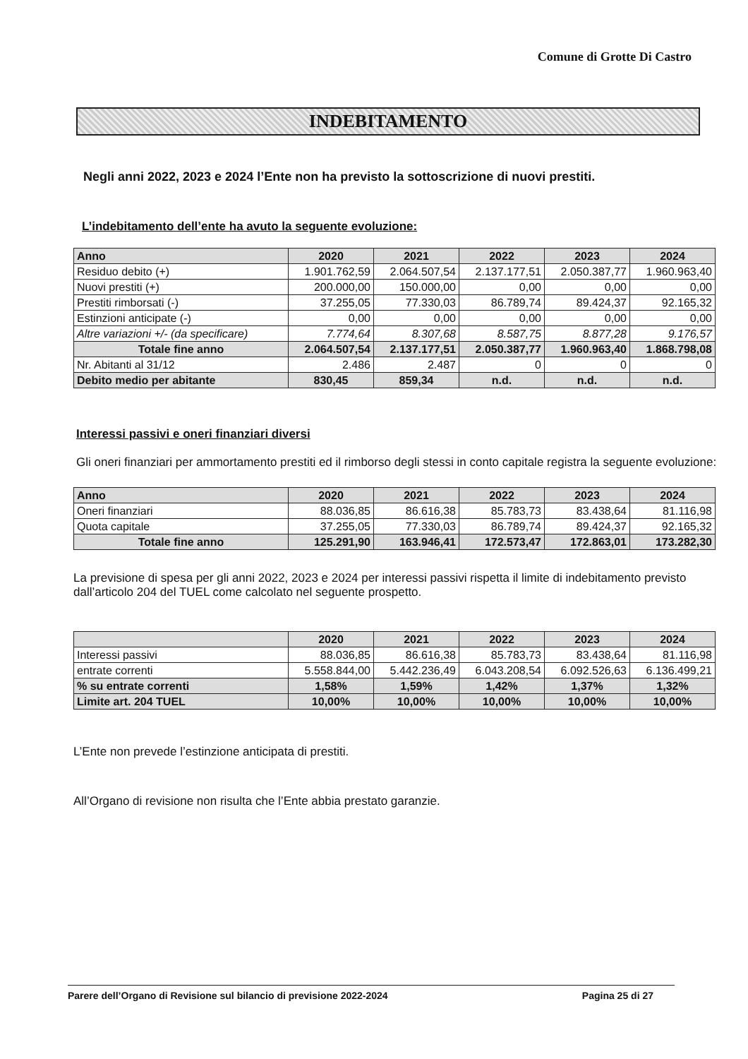Comune di Grotte Di Castro
INDEBITAMENTO
Negli anni 2022, 2023 e 2024 l’Ente non ha previsto la sottoscrizione di nuovi prestiti.
L’indebitamento dell’ente ha avuto la seguente evoluzione:
| Anno | 2020 | 2021 | 2022 | 2023 | 2024 |
| --- | --- | --- | --- | --- | --- |
| Residuo debito (+) | 1.901.762,59 | 2.064.507,54 | 2.137.177,51 | 2.050.387,77 | 1.960.963,40 |
| Nuovi prestiti (+) | 200.000,00 | 150.000,00 | 0,00 | 0,00 | 0,00 |
| Prestiti rimborsati (-) | 37.255,05 | 77.330,03 | 86.789,74 | 89.424,37 | 92.165,32 |
| Estinzioni anticipate (-) | 0,00 | 0,00 | 0,00 | 0,00 | 0,00 |
| Altre variazioni +/- (da specificare) | 7.774,64 | 8.307,68 | 8.587,75 | 8.877,28 | 9.176,57 |
| Totale fine anno | 2.064.507,54 | 2.137.177,51 | 2.050.387,77 | 1.960.963,40 | 1.868.798,08 |
| Nr. Abitanti al 31/12 | 2.486 | 2.487 | 0 | 0 | 0 |
| Debito medio per abitante | 830,45 | 859,34 | n.d. | n.d. | n.d. |
Interessi passivi e oneri finanziari diversi
Gli oneri finanziari per ammortamento prestiti ed il rimborso degli stessi in conto capitale registra la seguente evoluzione:
| Anno | 2020 | 2021 | 2022 | 2023 | 2024 |
| --- | --- | --- | --- | --- | --- |
| Oneri finanziari | 88.036,85 | 86.616,38 | 85.783,73 | 83.438,64 | 81.116,98 |
| Quota capitale | 37.255,05 | 77.330,03 | 86.789,74 | 89.424,37 | 92.165,32 |
| Totale fine anno | 125.291,90 | 163.946,41 | 172.573,47 | 172.863,01 | 173.282,30 |
La previsione di spesa per gli anni 2022, 2023 e 2024 per interessi passivi rispetta il limite di indebitamento previsto dall’articolo 204 del TUEL come calcolato nel seguente prospetto.
| | 2020 | 2021 | 2022 | 2023 | 2024 |
| --- | --- | --- | --- | --- | --- |
| Interessi passivi | 88.036,85 | 86.616,38 | 85.783,73 | 83.438,64 | 81.116,98 |
| entrate correnti | 5.558.844,00 | 5.442.236,49 | 6.043.208,54 | 6.092.526,63 | 6.136.499,21 |
| % su entrate correnti | 1,58% | 1,59% | 1,42% | 1,37% | 1,32% |
| Limite art. 204 TUEL | 10,00% | 10,00% | 10,00% | 10,00% | 10,00% |
L’Ente non prevede l’estinzione anticipata di prestiti.
All’Organo di revisione non risulta che l’Ente abbia prestato garanzie.
Parere dell’Organo di Revisione sul bilancio di previsione 2022-2024 Pagina 25 di 27